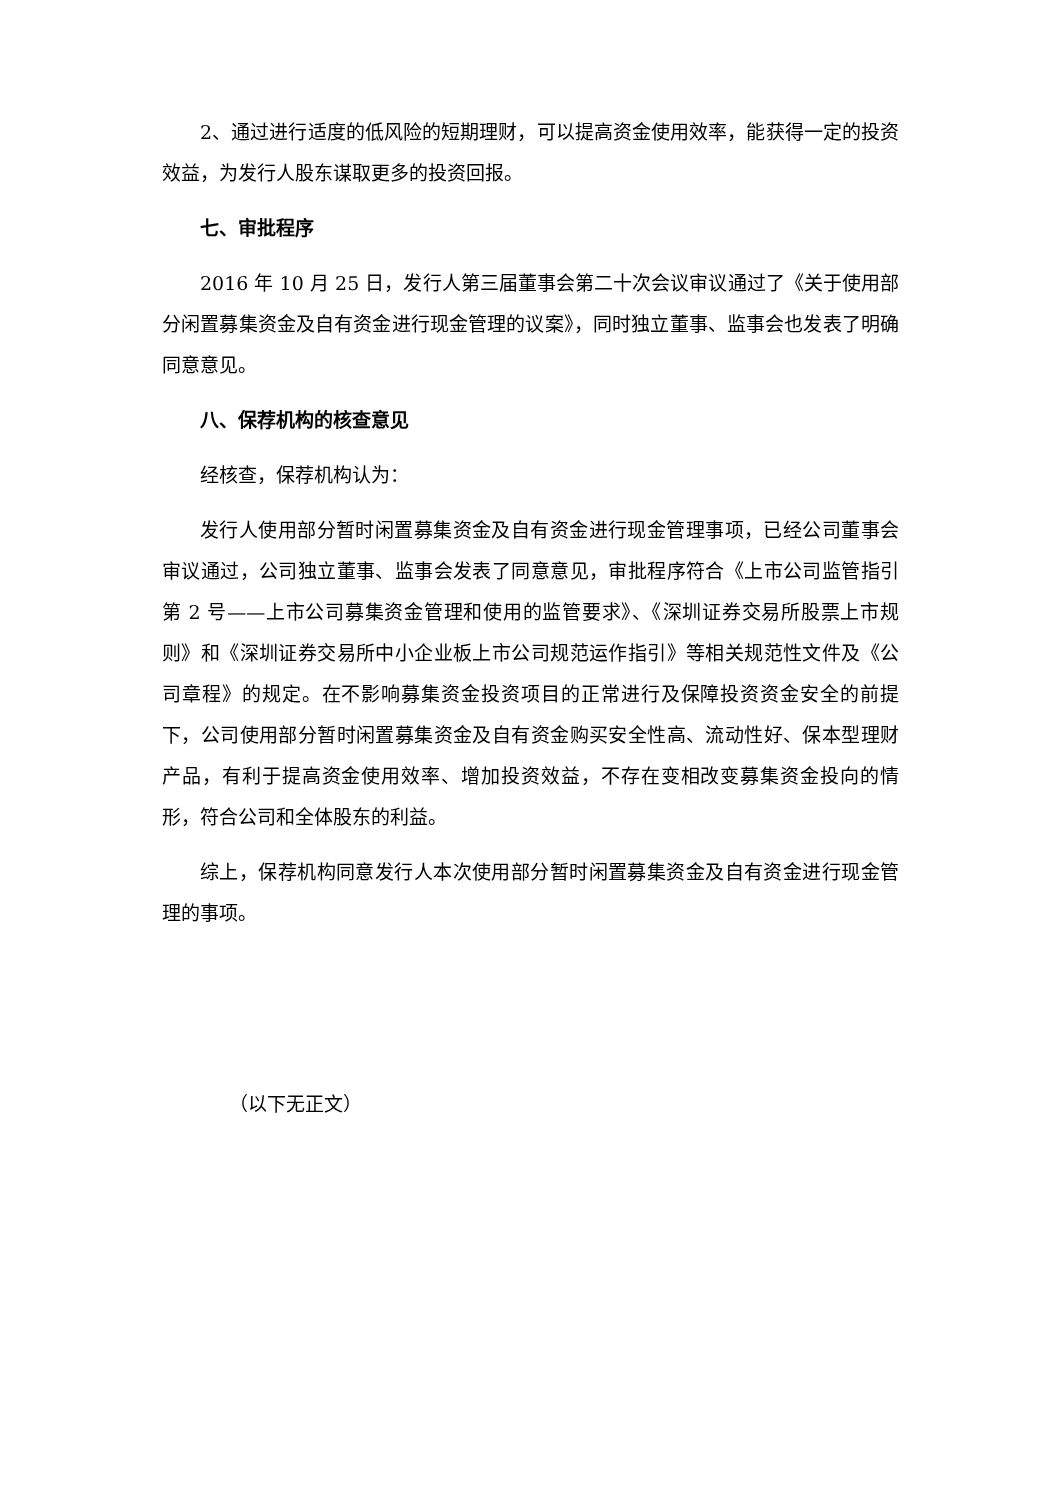2、通过进行适度的低风险的短期理财，可以提高资金使用效率，能获得一定的投资效益，为发行人股东谋取更多的投资回报。
七、审批程序
2016 年 10 月 25 日，发行人第三届董事会第二十次会议审议通过了《关于使用部分闲置募集资金及自有资金进行现金管理的议案》，同时独立董事、监事会也发表了明确同意意见。
八、保荐机构的核查意见
经核查，保荐机构认为：
发行人使用部分暂时闲置募集资金及自有资金进行现金管理事项，已经公司董事会审议通过，公司独立董事、监事会发表了同意意见，审批程序符合《上市公司监管指引第 2 号——上市公司募集资金管理和使用的监管要求》、《深圳证券交易所股票上市规则》和《深圳证券交易所中小企业板上市公司规范运作指引》等相关规范性文件及《公司章程》的规定。在不影响募集资金投资项目的正常进行及保障投资资金安全的前提下，公司使用部分暂时闲置募集资金及自有资金购买安全性高、流动性好、保本型理财产品，有利于提高资金使用效率、增加投资效益，不存在变相改变募集资金投向的情形，符合公司和全体股东的利益。
综上，保荐机构同意发行人本次使用部分暂时闲置募集资金及自有资金进行现金管理的事项。
（以下无正文）